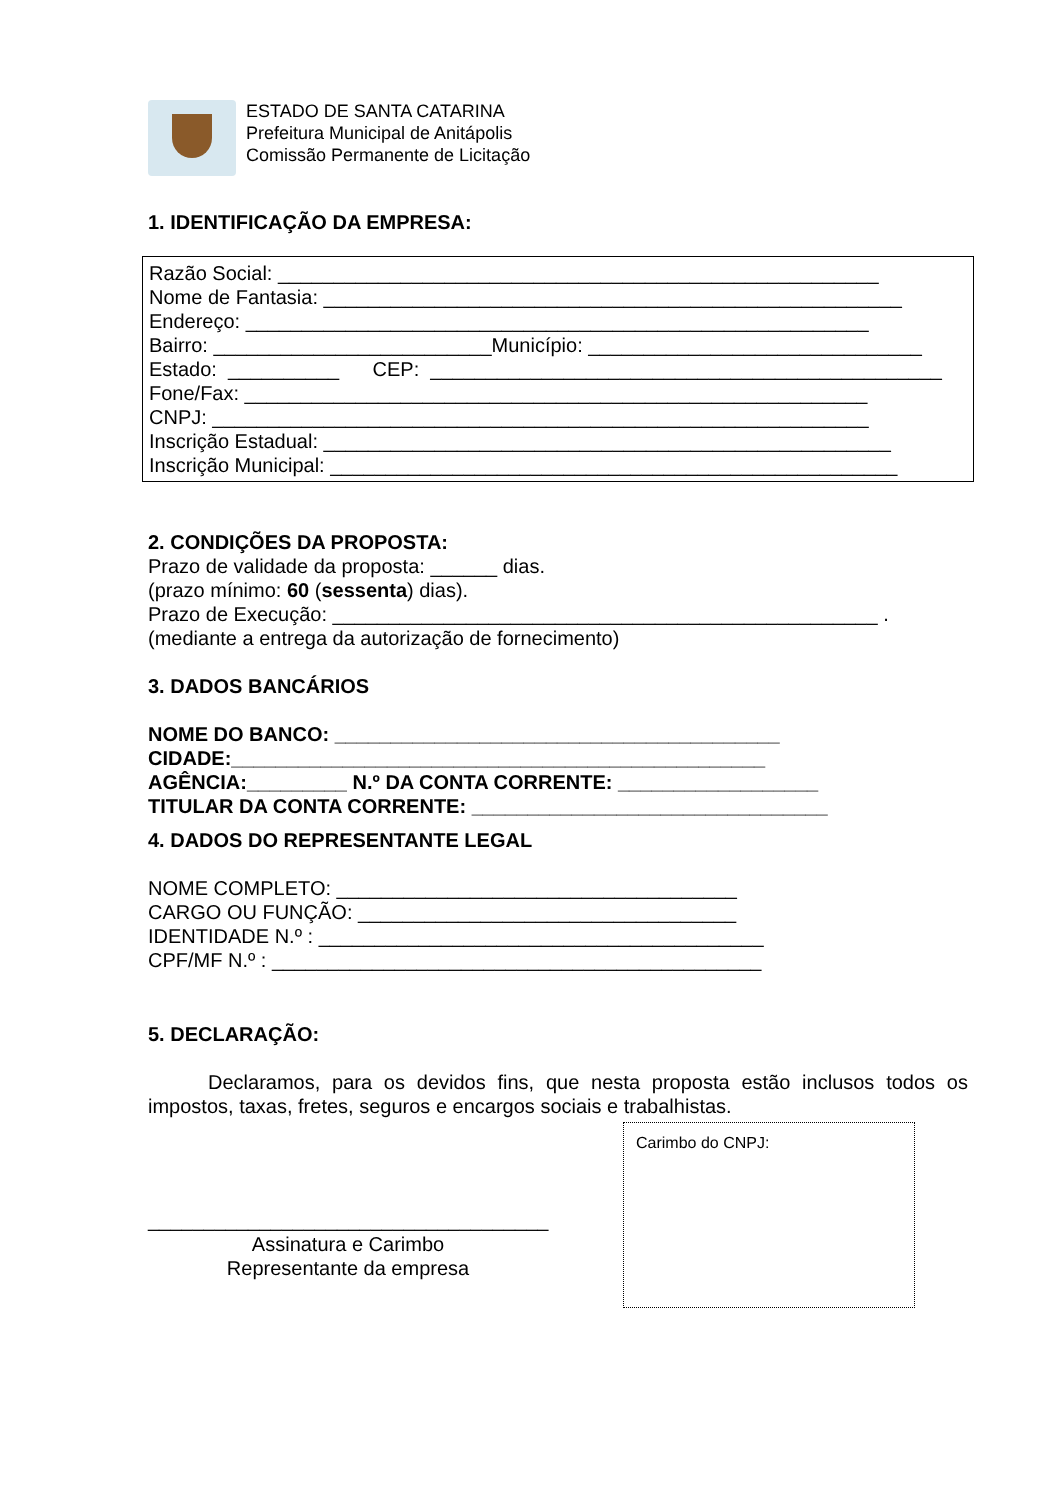ESTADO DE SANTA CATARINA
Prefeitura Municipal de Anitápolis
Comissão Permanente de Licitação
1. IDENTIFICAÇÃO DA EMPRESA:
Razão Social: ______________________________________________________
Nome de Fantasia: ____________________________________________________
Endereço: ________________________________________________________
Bairro: _________________________Município: ______________________________
Estado: __________ CEP: ______________________________________________
Fone/Fax: ________________________________________________________
CNPJ: ___________________________________________________________
Inscrição Estadual: ___________________________________________________
Inscrição Municipal: ___________________________________________________
2. CONDIÇÕES DA PROPOSTA:
Prazo de validade da proposta: ______ dias.
(prazo mínimo: 60 (sessenta) dias).
Prazo de Execução: _________________________________________________ .
(mediante a entrega da autorização de fornecimento)
3. DADOS BANCÁRIOS
NOME DO BANCO: ________________________________________
CIDADE:________________________________________________
AGÊNCIA:_________ N.º DA CONTA CORRENTE: __________________
TITULAR DA CONTA CORRENTE: ________________________________
4. DADOS DO REPRESENTANTE LEGAL
NOME COMPLETO: ____________________________________
CARGO OU FUNÇÃO: __________________________________
IDENTIDADE N.º : ________________________________________
CPF/MF N.º : ____________________________________________
5. DECLARAÇÃO:
Declaramos, para os devidos fins, que nesta proposta estão inclusos todos os impostos, taxas, fretes, seguros e encargos sociais e trabalhistas.
____________________________________
Assinatura e Carimbo
Representante da empresa
Carimbo do CNPJ: